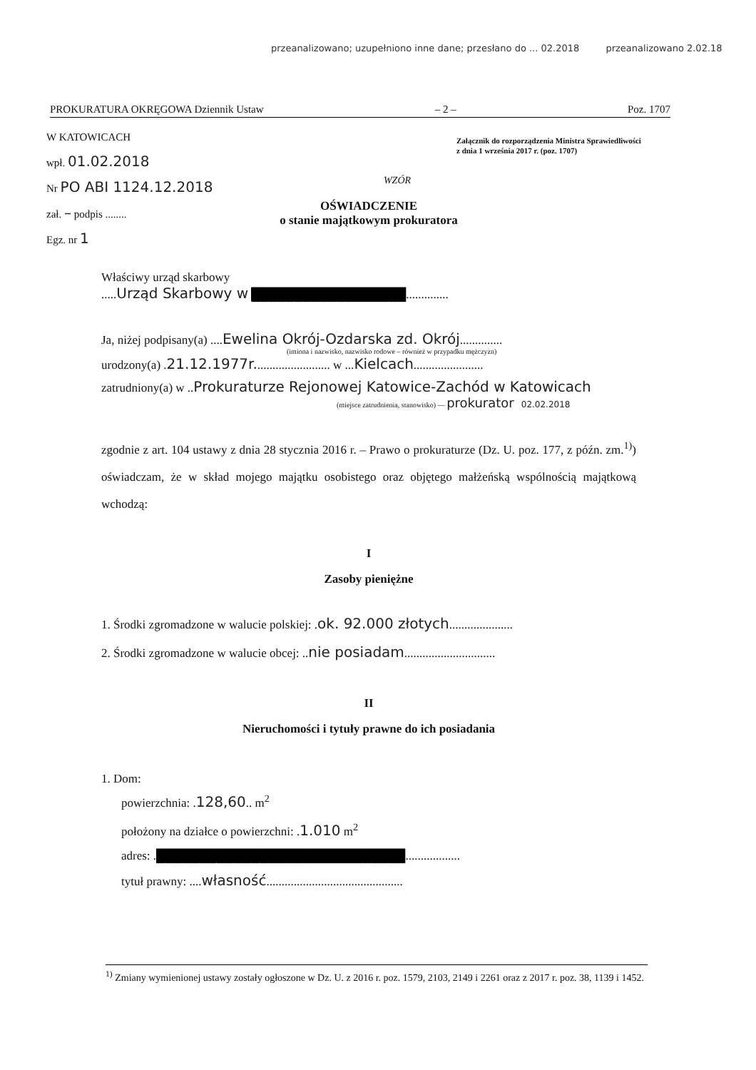przeanalizowano; uzupełniono inne dane; przesłano do ... 02.2018 przeanalizowano 2.02.18
PROKURATURA OKRĘGOWA Dziennik Ustaw – 2 – Poz. 1707
W KATOWICACH
wpł. 01.02.2018
Nr PO ABI 1124.12.2018
zał. – podpis ........
Egz. nr 1
Załącznik do rozporządzenia Ministra Sprawiedliwości
z dnia 1 września 2017 r. (poz. 1707)
WZÓR
OŚWIADCZENIE
o stanie majątkowym prokuratora
Właściwy urząd skarbowy
.....Urząd Skarbowy w ██████████████████..............
Ja, niżej podpisany(a) ....Ewelina Okrój-Ozdarska zd. Okrój..............
(imiona i nazwisko, nazwisko rodowe – również w przypadku mężczyzn)
urodzony(a) .21.12.1977r......................... w ...Kielcach.......................
zatrudniony(a) w ..Prokuraturze Rejonowej Katowice-Zachód w Katowicach
(miejsce zatrudnienia, stanowisko) — prokurator 02.02.2018
zgodnie z art. 104 ustawy z dnia 28 stycznia 2016 r. – Prawo o prokuraturze (Dz. U. poz. 177, z późn. zm.<sup>1)</sup>) oświadczam, że w skład mojego majątku osobistego oraz objętego małżeńską wspólnością majątkową wchodzą:
I
Zasoby pieniężne
1. Środki zgromadzone w walucie polskiej: .ok. 92.000 złotych.....................
2. Środki zgromadzone w walucie obcej: ..nie posiadam..............................
II
Nieruchomości i tytuły prawne do ich posiadania
1. Dom:
powierzchnia: .128,60.. m<sup>2</sup>
położony na działce o powierzchni: .1.010 m<sup>2</sup>
adres: .█████████████████████████████..................
tytuł prawny: ....własność.............................................
<sup>1)</sup> Zmiany wymienionej ustawy zostały ogłoszone w Dz. U. z 2016 r. poz. 1579, 2103, 2149 i 2261 oraz z 2017 r. poz. 38, 1139 i 1452.